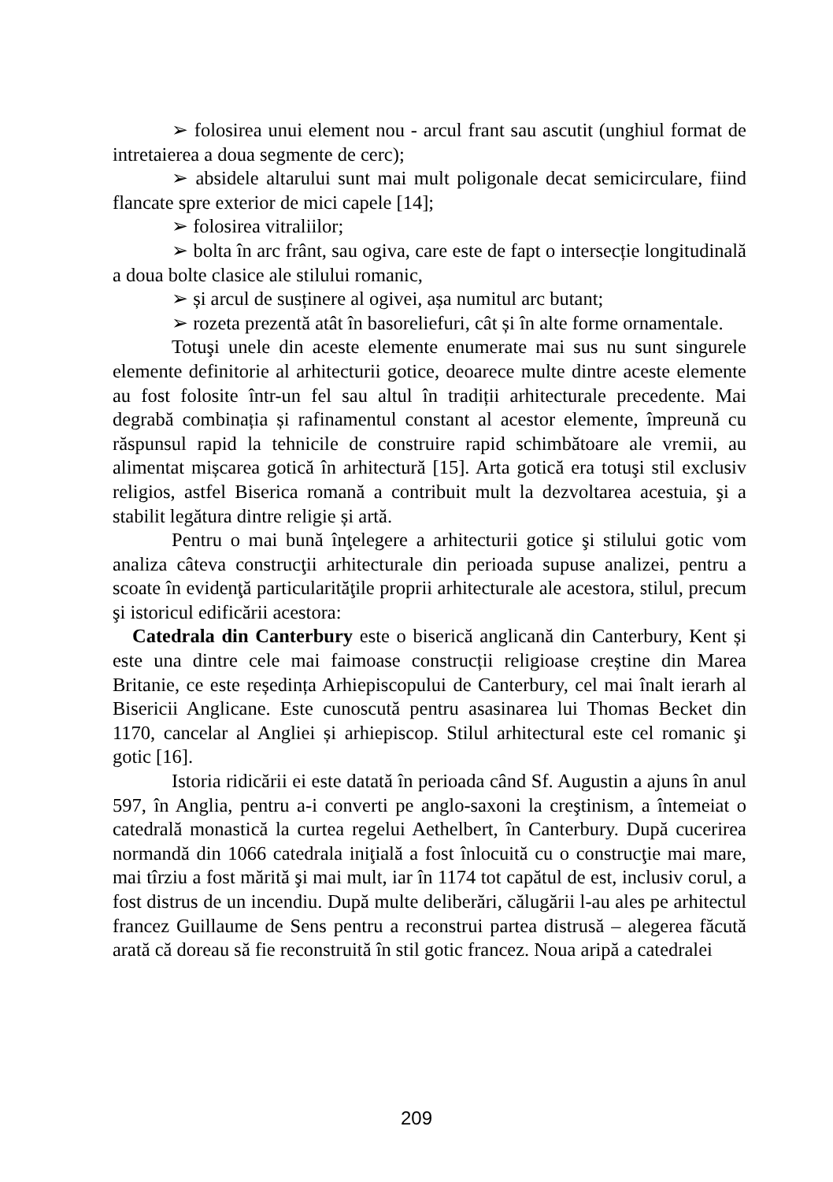➢ folosirea unui element nou - arcul frant sau ascutit (unghiul format de intretaierea a doua segmente de cerc);
➢ absidele altarului sunt mai mult poligonale decat semicirculare, fiind flancate spre exterior de mici capele [14];
➢ folosirea vitraliilor;
➢ bolta în arc frânt, sau ogiva, care este de fapt o intersecție longitudinală a doua bolte clasice ale stilului romanic,
➢ și arcul de susținere al ogivei, așa numitul arc butant;
➢ rozeta prezentă atât în basoreliefuri, cât și în alte forme ornamentale.
Totuşi unele din aceste elemente enumerate mai sus nu sunt singurele elemente definitorie al arhitecturii gotice, deoarece multe dintre aceste elemente au fost folosite într-un fel sau altul în tradiții arhitecturale precedente. Mai degrabă combinația și rafinamentul constant al acestor elemente, împreună cu răspunsul rapid la tehnicile de construire rapid schimbătoare ale vremii, au alimentat mișcarea gotică în arhitectură [15]. Arta gotică era totuşi stil exclusiv religios, astfel Biserica romană a contribuit mult la dezvoltarea acestuia, şi a stabilit legătura dintre religie și artă.
Pentru o mai bună înţelegere a arhitecturii gotice şi stilului gotic vom analiza câteva construcţii arhitecturale din perioada supuse analizei, pentru a scoate în evidenţă particularităţile proprii arhitecturale ale acestora, stilul, precum şi istoricul edificării acestora:
Catedrala din Canterbury este o biserică anglicană din Canterbury, Kent și este una dintre cele mai faimoase construcții religioase creștine din Marea Britanie, ce este reședința Arhiepiscopului de Canterbury, cel mai înalt ierarh al Bisericii Anglicane. Este cunoscută pentru asasinarea lui Thomas Becket din 1170, cancelar al Angliei și arhiepiscop. Stilul arhitectural este cel romanic şi gotic [16].
Istoria ridicării ei este datată în perioada când Sf. Augustin a ajuns în anul 597, în Anglia, pentru a-i converti pe anglo-saxoni la creştinism, a întemeiat o catedrală monastică la curtea regelui Aethelbert, în Canterbury. După cucerirea normandă din 1066 catedrala iniţială a fost înlocuită cu o construcţie mai mare, mai tîrziu a fost mărită şi mai mult, iar în 1174 tot capătul de est, inclusiv corul, a fost distrus de un incendiu. După multe deliberări, călugării l-au ales pe arhitectul francez Guillaume de Sens pentru a reconstrui partea distrusă – alegerea făcută arată că doreau să fie reconstruită în stil gotic francez. Noua aripă a catedralei
209